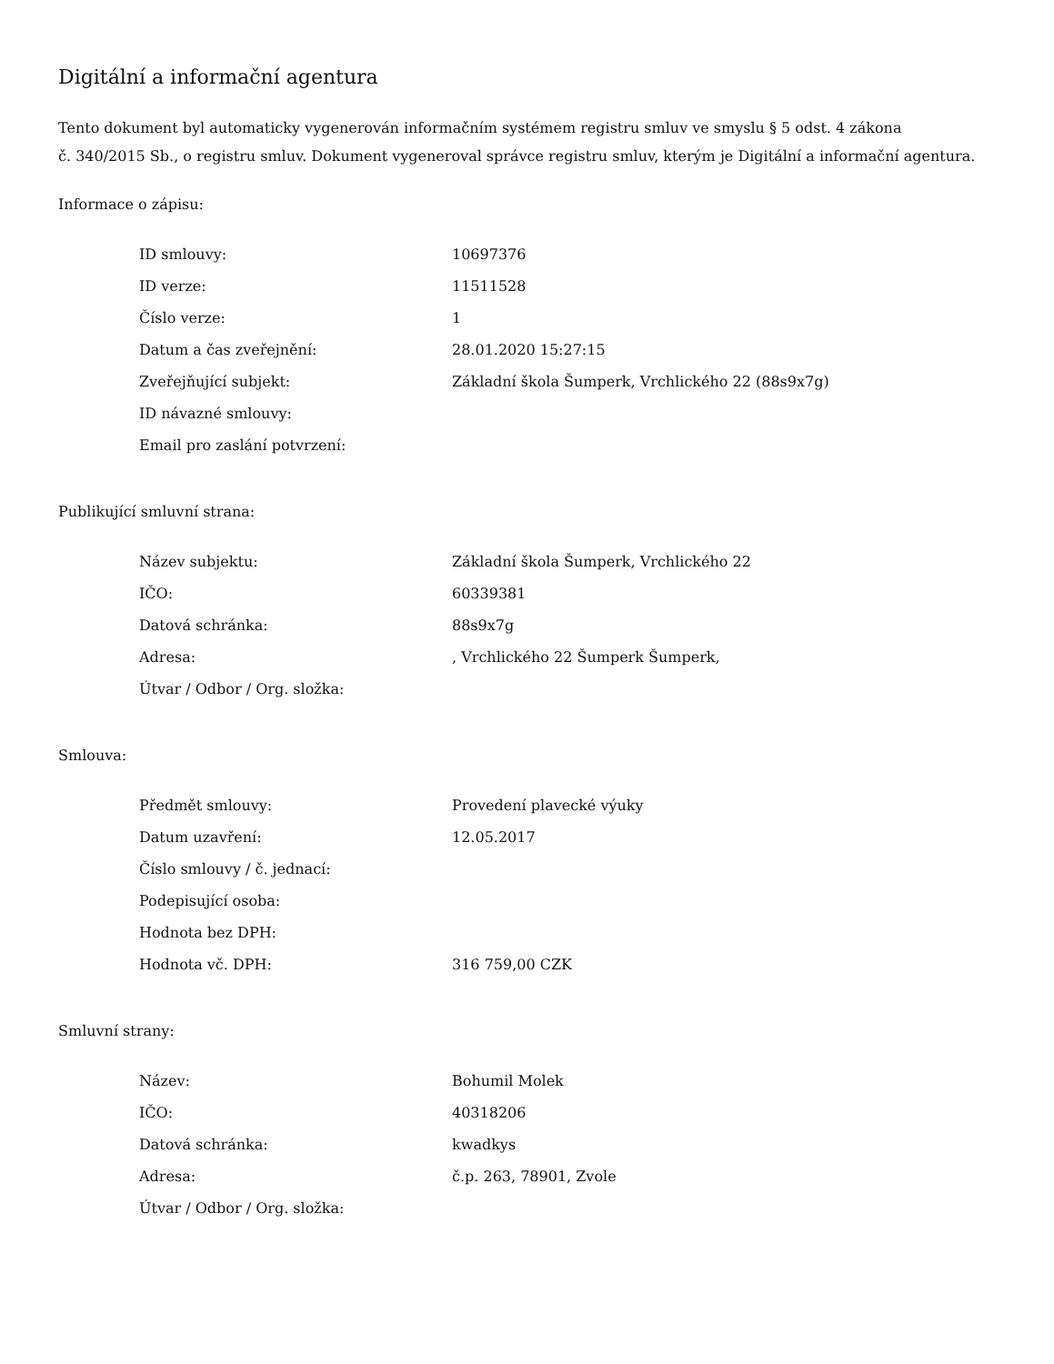Digitální a informační agentura
Tento dokument byl automaticky vygenerován informačním systémem registru smluv ve smyslu § 5 odst. 4 zákona
č. 340/2015 Sb., o registru smluv. Dokument vygeneroval správce registru smluv, kterým je Digitální a informační agentura.
Informace o zápisu:
| ID smlouvy: | 10697376 |
| ID verze: | 11511528 |
| Číslo verze: | 1 |
| Datum a čas zveřejnění: | 28.01.2020 15:27:15 |
| Zveřejňující subjekt: | Základní škola Šumperk, Vrchlického 22 (88s9x7g) |
| ID návazné smlouvy: | |
| Email pro zaslání potvrzení: | |
Publikující smluvní strana:
| Název subjektu: | Základní škola Šumperk, Vrchlického 22 |
| IČO: | 60339381 |
| Datová schránka: | 88s9x7g |
| Adresa: | , Vrchlického 22 Šumperk Šumperk, |
| Útvar / Odbor / Org. složka: | |
Smlouva:
| Předmět smlouvy: | Provedení plavecké výuky |
| Datum uzavření: | 12.05.2017 |
| Číslo smlouvy / č. jednací: | |
| Podepisující osoba: | |
| Hodnota bez DPH: | |
| Hodnota vč. DPH: | 316 759,00 CZK |
Smluvní strany:
| Název: | Bohumil Molek |
| IČO: | 40318206 |
| Datová schránka: | kwadkys |
| Adresa: | č.p. 263, 78901, Zvole |
| Útvar / Odbor / Org. složka: | |